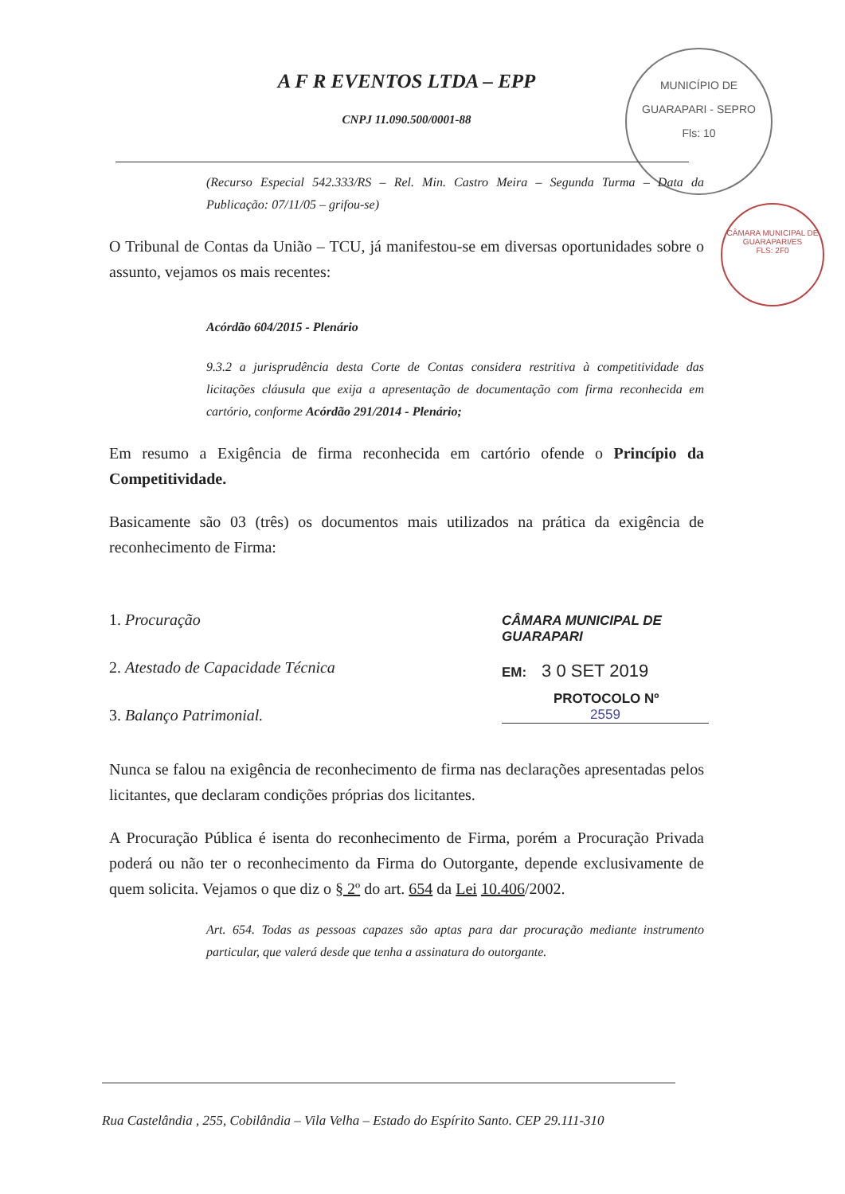A F R EVENTOS LTDA – EPP
CNPJ 11.090.500/0001-88
MUNICÍPIO DE GUARAPARI - SEPRO
Fls: 10
CÂMARA MUNICIPAL DE GUARAPARI/ES
FLS: 2F0
(Recurso Especial 542.333/RS – Rel. Min. Castro Meira – Segunda Turma – Data da Publicação: 07/11/05 – grifou-se)
O Tribunal de Contas da União – TCU, já manifestou-se em diversas oportunidades sobre o assunto, vejamos os mais recentes:
Acórdão 604/2015 - Plenário
9.3.2 a jurisprudência desta Corte de Contas considera restritiva à competitividade das licitações cláusula que exija a apresentação de documentação com firma reconhecida em cartório, conforme Acórdão 291/2014 - Plenário;
Em resumo a Exigência de firma reconhecida em cartório ofende o Princípio da Competitividade.
Basicamente são 03 (três) os documentos mais utilizados na prática da exigência de reconhecimento de Firma:
1. Procuração
2. Atestado de Capacidade Técnica
3. Balanço Patrimonial.
Nunca se falou na exigência de reconhecimento de firma nas declarações apresentadas pelos licitantes, que declaram condições próprias dos licitantes.
A Procuração Pública é isenta do reconhecimento de Firma, porém a Procuração Privada poderá ou não ter o reconhecimento da Firma do Outorgante, depende exclusivamente de quem solicita. Vejamos o que diz o § 2º do art. 654 da Lei 10.406/2002.
Art. 654. Todas as pessoas capazes são aptas para dar procuração mediante instrumento particular, que valerá desde que tenha a assinatura do outorgante.
CÂMARA MUNICIPAL DE GUARAPARI
EM: 3 0 SET 2019
PROTOCOLO Nº
2559
Rua Castelândia , 255, Cobilândia – Vila Velha – Estado do Espírito Santo. CEP 29.111-310